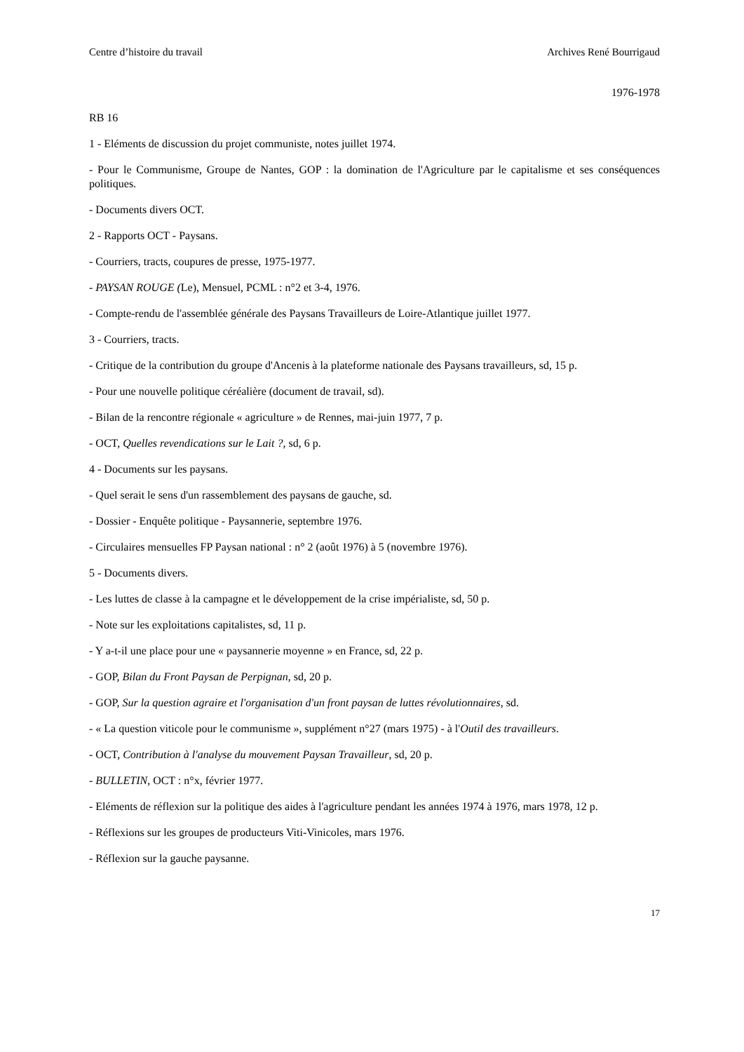Centre d’histoire du travail Archives René Bourrigaud
1976-1978
RB 16
1 - Eléments de discussion du projet communiste, notes juillet 1974.
- Pour le Communisme, Groupe de Nantes, GOP : la domination de l'Agriculture par le capitalisme et ses conséquences politiques.
- Documents divers OCT.
2 - Rapports OCT - Paysans.
- Courriers, tracts, coupures de presse, 1975-1977.
- PAYSAN ROUGE (Le), Mensuel, PCML : n°2 et 3-4, 1976.
- Compte-rendu de l'assemblée générale des Paysans Travailleurs de Loire-Atlantique juillet 1977.
3 - Courriers, tracts.
- Critique de la contribution du groupe d'Ancenis à la plateforme nationale des Paysans travailleurs, sd, 15 p.
- Pour une nouvelle politique céréalière (document de travail, sd).
- Bilan de la rencontre régionale « agriculture » de Rennes, mai-juin 1977, 7 p.
- OCT, Quelles revendications sur le Lait ?, sd, 6 p.
4 - Documents sur les paysans.
- Quel serait le sens d'un rassemblement des paysans de gauche, sd.
- Dossier - Enquête politique - Paysannerie, septembre 1976.
- Circulaires mensuelles FP Paysan national : n° 2 (août 1976) à 5 (novembre 1976).
5 - Documents divers.
- Les luttes de classe à la campagne et le développement de la crise impérialiste, sd, 50 p.
- Note sur les exploitations capitalistes, sd, 11 p.
- Y a-t-il une place pour une « paysannerie moyenne » en France, sd, 22 p.
- GOP, Bilan du Front Paysan de Perpignan, sd, 20 p.
- GOP, Sur la question agraire et l'organisation d'un front paysan de luttes révolutionnaires, sd.
- « La question viticole pour le communisme », supplément n°27 (mars 1975) - à l'Outil des travailleurs.
- OCT, Contribution à l'analyse du mouvement Paysan Travailleur, sd, 20 p.
- BULLETIN, OCT : n°x, février 1977.
- Eléments de réflexion sur la politique des aides à l'agriculture pendant les années 1974 à 1976, mars 1978, 12 p.
- Réflexions sur les groupes de producteurs Viti-Vinicoles, mars 1976.
- Réflexion sur la gauche paysanne.
17